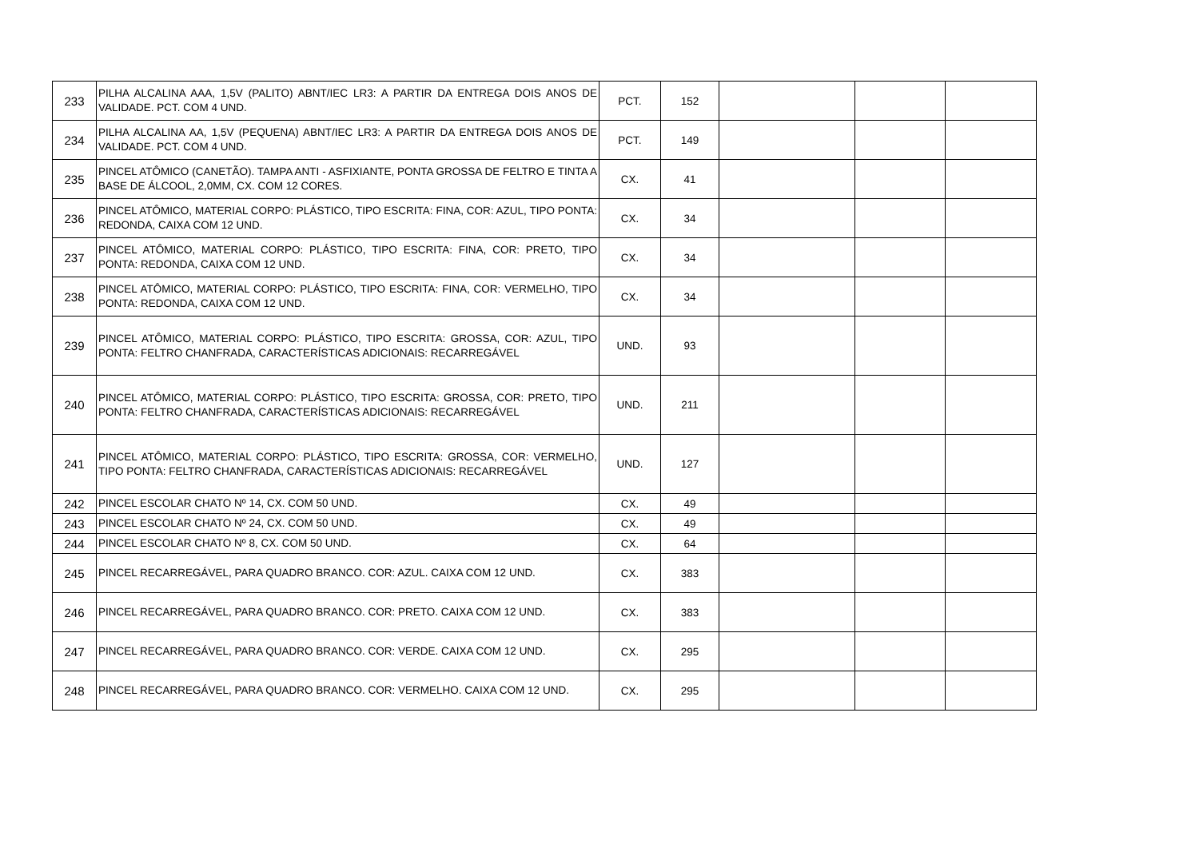| 233 | PILHA ALCALINA AAA, 1,5V (PALITO) ABNT/IEC LR3: A PARTIR DA ENTREGA DOIS ANOS DE VALIDADE. PCT. COM 4 UND. | PCT. | 152 | | | |
| 234 | PILHA ALCALINA AA, 1,5V (PEQUENA) ABNT/IEC LR3: A PARTIR DA ENTREGA DOIS ANOS DE VALIDADE. PCT. COM 4 UND. | PCT. | 149 | | | |
| 235 | PINCEL ATÔMICO (CANETÃO). TAMPA ANTI - ASFIXIANTE, PONTA GROSSA DE FELTRO E TINTA A BASE DE ÁLCOOL, 2,0MM, CX. COM 12 CORES. | CX. | 41 | | | |
| 236 | PINCEL ATÔMICO, MATERIAL CORPO: PLÁSTICO, TIPO ESCRITA: FINA, COR: AZUL, TIPO PONTA: REDONDA, CAIXA COM 12 UND. | CX. | 34 | | | |
| 237 | PINCEL ATÔMICO, MATERIAL CORPO: PLÁSTICO, TIPO ESCRITA: FINA, COR: PRETO, TIPO PONTA: REDONDA, CAIXA COM 12 UND. | CX. | 34 | | | |
| 238 | PINCEL ATÔMICO, MATERIAL CORPO: PLÁSTICO, TIPO ESCRITA: FINA, COR: VERMELHO, TIPO PONTA: REDONDA, CAIXA COM 12 UND. | CX. | 34 | | | |
| 239 | PINCEL ATÔMICO, MATERIAL CORPO: PLÁSTICO, TIPO ESCRITA: GROSSA, COR: AZUL, TIPO PONTA: FELTRO CHANFRADA, CARACTERÍSTICAS ADICIONAIS: RECARREGÁVEL | UND. | 93 | | | |
| 240 | PINCEL ATÔMICO, MATERIAL CORPO: PLÁSTICO, TIPO ESCRITA: GROSSA, COR: PRETO, TIPO PONTA: FELTRO CHANFRADA, CARACTERÍSTICAS ADICIONAIS: RECARREGÁVEL | UND. | 211 | | | |
| 241 | PINCEL ATÔMICO, MATERIAL CORPO: PLÁSTICO, TIPO ESCRITA: GROSSA, COR: VERMELHO, TIPO PONTA: FELTRO CHANFRADA, CARACTERÍSTICAS ADICIONAIS: RECARREGÁVEL | UND. | 127 | | | |
| 242 | PINCEL ESCOLAR CHATO Nº 14, CX. COM 50 UND. | CX. | 49 | | | |
| 243 | PINCEL ESCOLAR CHATO Nº 24, CX. COM 50 UND. | CX. | 49 | | | |
| 244 | PINCEL ESCOLAR CHATO Nº 8, CX. COM 50 UND. | CX. | 64 | | | |
| 245 | PINCEL RECARREGÁVEL, PARA QUADRO BRANCO. COR: AZUL. CAIXA COM 12 UND. | CX. | 383 | | | |
| 246 | PINCEL RECARREGÁVEL, PARA QUADRO BRANCO. COR: PRETO. CAIXA COM 12 UND. | CX. | 383 | | | |
| 247 | PINCEL RECARREGÁVEL, PARA QUADRO BRANCO. COR: VERDE. CAIXA COM 12 UND. | CX. | 295 | | | |
| 248 | PINCEL RECARREGÁVEL, PARA QUADRO BRANCO. COR: VERMELHO. CAIXA COM 12 UND. | CX. | 295 | | | |